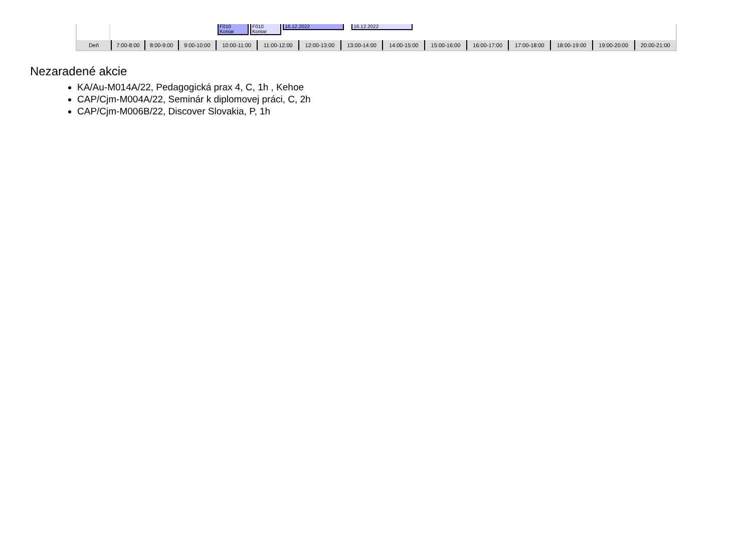| | F010 Koniar F010 Koniar 16.12.2022 16.12.2022 |
| Deň | 7:00-8:00 | 8:00-9:00 | 9:00-10:00 | 10:00-11:00 | 11:00-12:00 | 12:00-13:00 | 13:00-14:00 | 14:00-15:00 | 15:00-16:00 | 16:00-17:00 | 17:00-18:00 | 18:00-19:00 | 19:00-20:00 | 20:00-21:00 |
Nezaradené akcie
KA/Au-M014A/22, Pedagogická prax 4, C, 1h , Kehoe
CAP/Cjm-M004A/22, Seminár k diplomovej práci, C, 2h
CAP/Cjm-M006B/22, Discover Slovakia, P, 1h